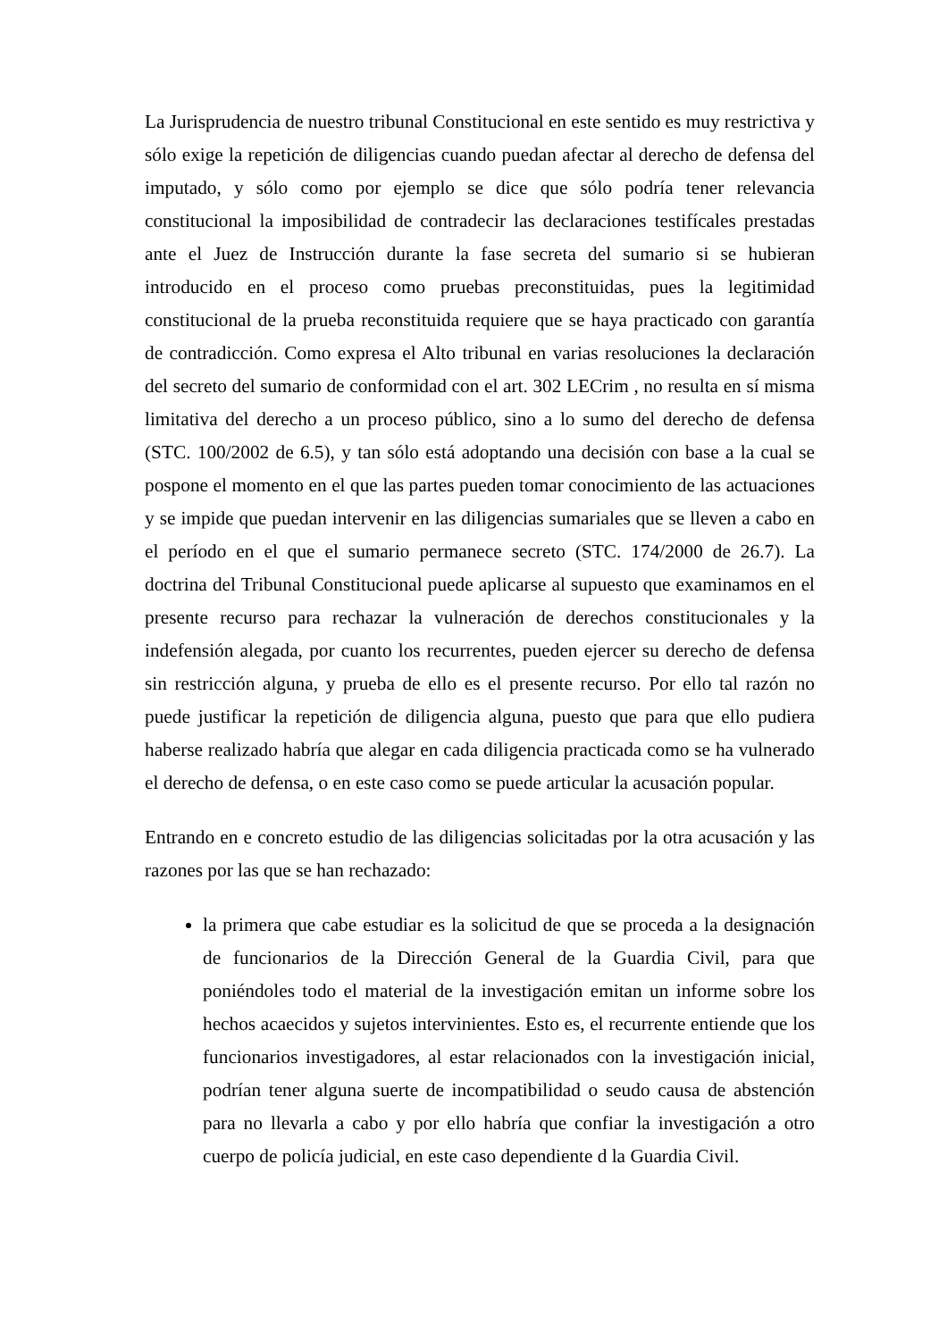La Jurisprudencia de nuestro tribunal Constitucional en este sentido es muy restrictiva y sólo exige la repetición de diligencias cuando puedan afectar al derecho de defensa del imputado, y sólo como por ejemplo se dice que sólo podría tener relevancia constitucional la imposibilidad de contradecir las declaraciones testifícales prestadas ante el Juez de Instrucción durante la fase secreta del sumario si se hubieran introducido en el proceso como pruebas preconstituidas, pues la legitimidad constitucional de la prueba reconstituida requiere que se haya practicado con garantía de contradicción. Como expresa el Alto tribunal en varias resoluciones la declaración del secreto del sumario de conformidad con el art. 302 LECrim , no resulta en sí misma limitativa del derecho a un proceso público, sino a lo sumo del derecho de defensa (STC. 100/2002 de 6.5), y tan sólo está adoptando una decisión con base a la cual se pospone el momento en el que las partes pueden tomar conocimiento de las actuaciones y se impide que puedan intervenir en las diligencias sumariales que se lleven a cabo en el período en el que el sumario permanece secreto (STC. 174/2000 de 26.7). La doctrina del Tribunal Constitucional puede aplicarse al supuesto que examinamos en el presente recurso para rechazar la vulneración de derechos constitucionales y la indefensión alegada, por cuanto los recurrentes, pueden ejercer su derecho de defensa sin restricción alguna, y prueba de ello es el presente recurso. Por ello tal razón no puede justificar la repetición de diligencia alguna, puesto que para que ello pudiera haberse realizado habría que alegar en cada diligencia practicada como se ha vulnerado el derecho de defensa, o en este caso como se puede articular la acusación popular.
Entrando en e concreto estudio de las diligencias solicitadas por la otra acusación y las razones por las que se han rechazado:
la primera que cabe estudiar es la solicitud de que se proceda a la designación de funcionarios de la Dirección General de la Guardia Civil, para que poniéndoles todo el material de la investigación emitan un informe sobre los hechos acaecidos y sujetos intervinientes. Esto es, el recurrente entiende que los funcionarios investigadores, al estar relacionados con la investigación inicial, podrían tener alguna suerte de incompatibilidad o seudo causa de abstención para no llevarla a cabo y por ello habría que confiar la investigación a otro cuerpo de policía judicial, en este caso dependiente d la Guardia Civil.